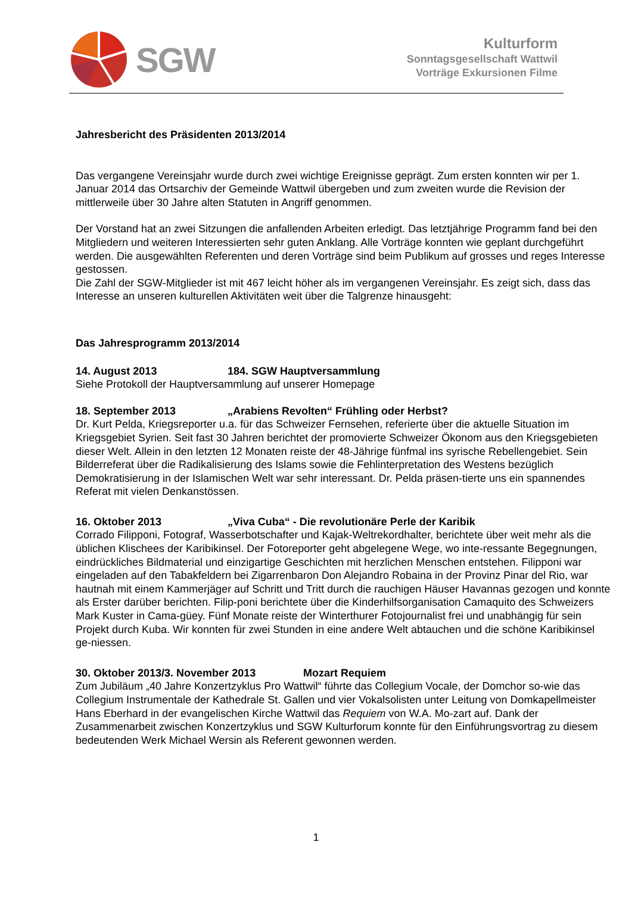SGW
Kulturform
Sonntagsgesellschaft Wattwil
Vorträge Exkursionen Filme
Jahresbericht des Präsidenten 2013/2014
Das vergangene Vereinsjahr wurde durch zwei wichtige Ereignisse geprägt. Zum ersten konnten wir per 1. Januar 2014 das Ortsarchiv der Gemeinde Wattwil übergeben und zum zweiten wurde die Revision der mittlerweile über 30 Jahre alten Statuten in Angriff genommen.
Der Vorstand hat an zwei Sitzungen die anfallenden Arbeiten erledigt. Das letztjährige Programm fand bei den Mitgliedern und weiteren Interessierten sehr guten Anklang. Alle Vorträge konnten wie geplant durchgeführt werden. Die ausgewählten Referenten und deren Vorträge sind beim Publikum auf grosses und reges Interesse gestossen.
Die Zahl der SGW-Mitglieder ist mit 467 leicht höher als im vergangenen Vereinsjahr. Es zeigt sich, dass das Interesse an unseren kulturellen Aktivitäten weit über die Talgrenze hinausgeht:
Das Jahresprogramm 2013/2014
14. August 2013 184. SGW Hauptversammlung
Siehe Protokoll der Hauptversammlung auf unserer Homepage
18. September 2013 „Arabiens Revolten“ Frühling oder Herbst?
Dr. Kurt Pelda, Kriegsreporter u.a. für das Schweizer Fernsehen, referierte über die aktuelle Situation im Kriegsgebiet Syrien. Seit fast 30 Jahren berichtet der promovierte Schweizer Ökonom aus den Kriegsgebieten dieser Welt. Allein in den letzten 12 Monaten reiste der 48-Jährige fünfmal ins syrische Rebellengebiet. Sein Bilderreferat über die Radikalisierung des Islams sowie die Fehlinterpretation des Westens bezüglich Demokratisierung in der Islamischen Welt war sehr interessant. Dr. Pelda präsen-tierte uns ein spannendes Referat mit vielen Denkanstössen.
16. Oktober 2013 „Viva Cuba“ - Die revolutionäre Perle der Karibik
Corrado Filipponi, Fotograf, Wasserbotschafter und Kajak-Weltrekordhalter, berichtete über weit mehr als die üblichen Klischees der Karibikinsel. Der Fotoreporter geht abgelegene Wege, wo inte-ressante Begegnungen, eindrückliches Bildmaterial und einzigartige Geschichten mit herzlichen Menschen entstehen. Filipponi war eingeladen auf den Tabakfeldern bei Zigarrenbaron Don Alejandro Robaina in der Provinz Pinar del Rio, war hautnah mit einem Kammerjäger auf Schritt und Tritt durch die rauchigen Häuser Havannas gezogen und konnte als Erster darüber berichten. Filip-poni berichtete über die Kinderhilfsorganisation Camaquito des Schweizers Mark Kuster in Cama-güey. Fünf Monate reiste der Winterthurer Fotojournalist frei und unabhängig für sein Projekt durch Kuba. Wir konnten für zwei Stunden in eine andere Welt abtauchen und die schöne Karibikinsel ge-niessen.
30. Oktober 2013/3. November 2013 Mozart Requiem
Zum Jubiläum „40 Jahre Konzertzyklus Pro Wattwil“ führte das Collegium Vocale, der Domchor so-wie das Collegium Instrumentale der Kathedrale St. Gallen und vier Vokalsolisten unter Leitung von Domkapellmeister Hans Eberhard in der evangelischen Kirche Wattwil das Requiem von W.A. Mo-zart auf. Dank der Zusammenarbeit zwischen Konzertzyklus und SGW Kulturforum konnte für den Einführungsvortrag zu diesem bedeutenden Werk Michael Wersin als Referent gewonnen werden.
1